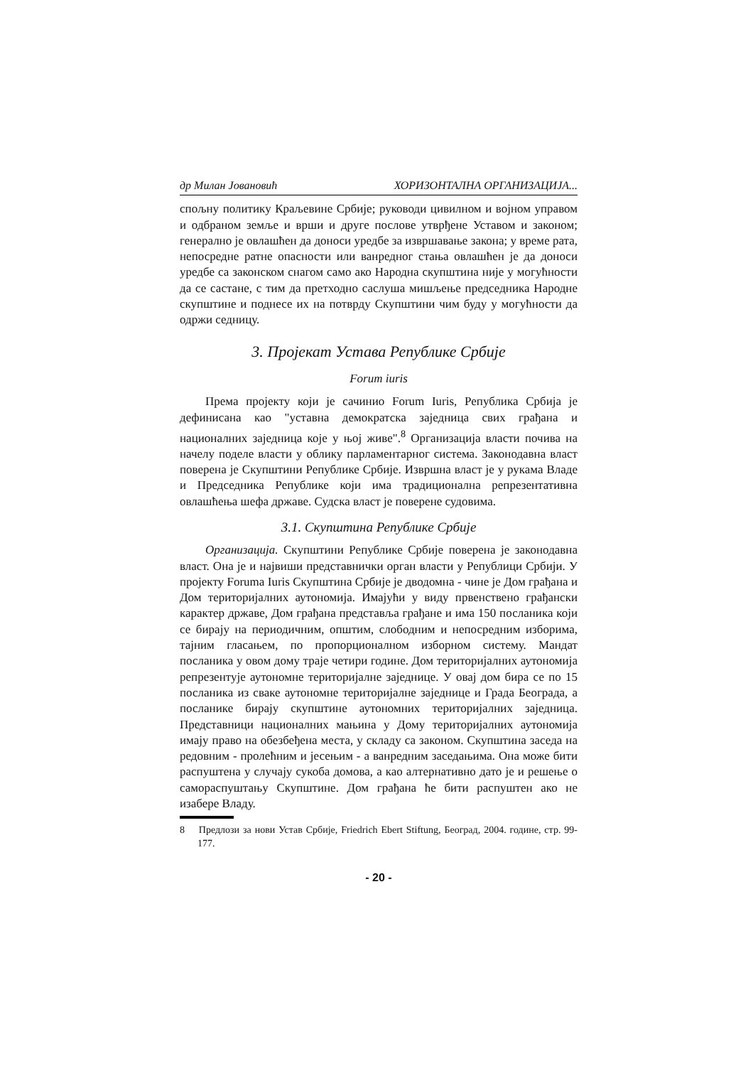др Милан Јовановић ХОРИЗОНТАЛНА ОРГАНИЗАЦИЈА...
спољну политику Краљевине Србије; руководи цивилном и војном управом и одбраном земље и врши и друге послове утврђене Уставом и законом; генерално је овлашћен да доноси уредбе за извршавање закона; у време рата, непосредне ратне опасности или ванредног стања овлашћен је да доноси уредбе са законском снагом само ако Народна скупштина није у могућности да се састане, с тим да претходно саслуша мишљење председника Народне скупштине и поднесе их на потврду Скупштини чим буду у могућности да одржи седницу.
3. Пројекат Устава Републике Србије
Forum iuris
Према пројекту који је сачинио Forum Iuris, Република Србија је дефинисана као "уставна демократска заједница свих грађана и националних заједница које у њој живе".<sup>8</sup> Организација власти почива на начелу поделе власти у облику парламентарног система. Законодавна власт поверена је Скупштини Републике Србије. Извршна власт је у рукама Владе и Председника Републике који има традиционална репрезентативна овлашћења шефа државе. Судска власт је поверене судовима.
3.1. Скупштина Републике Србије
Организација. Скупштини Републике Србије поверена је законодавна власт. Она је и највиши представнички орган власти у Републици Србији. У пројекту Foruma Iuris Скупштина Србије је дводомна - чине је Дом грађана и Дом територијалних аутономија. Имајући у виду првенствено грађански карактер државе, Дом грађана представља грађане и има 150 посланика који се бирају на периодичним, општим, слободним и непосредним изборима, тајним гласањем, по пропорционалном изборном систему. Мандат посланика у овом дому траје четири године. Дом територијалних аутономија репрезентује аутономне територијалне заједнице. У овај дом бира се по 15 посланика из сваке аутономне територијалне заједнице и Града Београда, а посланике бирају скупштине аутономних територијалних заједница. Представници националних мањина у Дому територијалних аутономија имају право на обезбеђена места, у складу са законом. Скупштина заседа на редовним - пролећним и јесењим - а ванредним заседањима. Она може бити распуштена у случају сукоба домова, а као алтернативно дато је и решење о самораспуштању Скупштине. Дом грађана ће бити распуштен ако не изабере Владу.
8 Предлози за нови Устав Србије, Friedrich Ebert Stiftung, Београд, 2004. године, стр. 99-177.
- 20 -